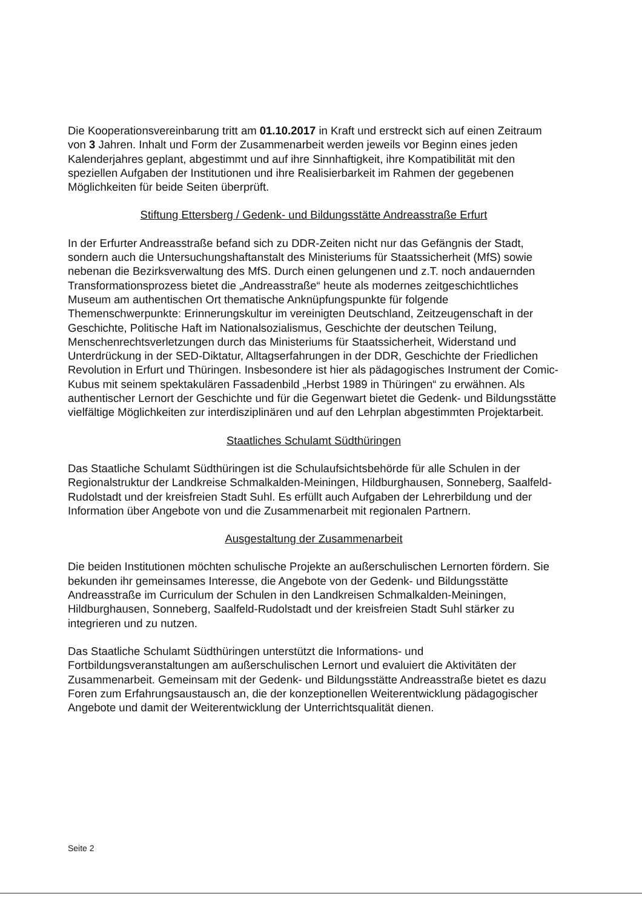Die Kooperationsvereinbarung tritt am 01.10.2017 in Kraft und erstreckt sich auf einen Zeitraum von 3 Jahren. Inhalt und Form der Zusammenarbeit werden jeweils vor Beginn eines jeden Kalenderjahres geplant, abgestimmt und auf ihre Sinnhaftigkeit, ihre Kompatibilität mit den speziellen Aufgaben der Institutionen und ihre Realisierbarkeit im Rahmen der gegebenen Möglichkeiten für beide Seiten überprüft.
Stiftung Ettersberg / Gedenk- und Bildungsstätte Andreasstraße Erfurt
In der Erfurter Andreasstraße befand sich zu DDR-Zeiten nicht nur das Gefängnis der Stadt, sondern auch die Untersuchungshaftanstalt des Ministeriums für Staatssicherheit (MfS) sowie nebenan die Bezirksverwaltung des MfS. Durch einen gelungenen und z.T. noch andauernden Transformationsprozess bietet die „Andreasstraße“ heute als modernes zeitgeschichtliches Museum am authentischen Ort thematische Anknüpfungspunkte für folgende Themenschwerpunkte: Erinnerungskultur im vereinigten Deutschland, Zeitzeugenschaft in der Geschichte, Politische Haft im Nationalsozialismus, Geschichte der deutschen Teilung, Menschenrechtsverletzungen durch das Ministeriums für Staatssicherheit, Widerstand und Unterdrückung in der SED-Diktatur, Alltagserfahrungen in der DDR, Geschichte der Friedlichen Revolution in Erfurt und Thüringen. Insbesondere ist hier als pädagogisches Instrument der Comic-Kubus mit seinem spektakulären Fassadenbild „Herbst 1989 in Thüringen“ zu erwähnen. Als authentischer Lernort der Geschichte und für die Gegenwart bietet die Gedenk- und Bildungsstätte vielfältige Möglichkeiten zur interdisziplinären und auf den Lehrplan abgestimmten Projektarbeit.
Staatliches Schulamt Südthüringen
Das Staatliche Schulamt Südthüringen ist die Schulaufsichtsbehörde für alle Schulen in der Regionalstruktur der Landkreise Schmalkalden-Meiningen, Hildburghausen, Sonneberg, Saalfeld-Rudolstadt und der kreisfreien Stadt Suhl. Es erfüllt auch Aufgaben der Lehrerbildung und der Information über Angebote von und die Zusammenarbeit mit regionalen Partnern.
Ausgestaltung der Zusammenarbeit
Die beiden Institutionen möchten schulische Projekte an außerschulischen Lernorten fördern. Sie bekunden ihr gemeinsames Interesse, die Angebote von der Gedenk- und Bildungsstätte Andreasstraße im Curriculum der Schulen in den Landkreisen Schmalkalden-Meiningen, Hildburghausen, Sonneberg, Saalfeld-Rudolstadt und der kreisfreien Stadt Suhl stärker zu integrieren und zu nutzen.
Das Staatliche Schulamt Südthüringen unterstützt die Informations- und Fortbildungsveranstaltungen am außerschulischen Lernort und evaluiert die Aktivitäten der Zusammenarbeit. Gemeinsam mit der Gedenk- und Bildungsstätte Andreasstraße bietet es dazu Foren zum Erfahrungsaustausch an, die der konzeptionellen Weiterentwicklung pädagogischer Angebote und damit der Weiterentwicklung der Unterrichtsqualität dienen.
Seite 2